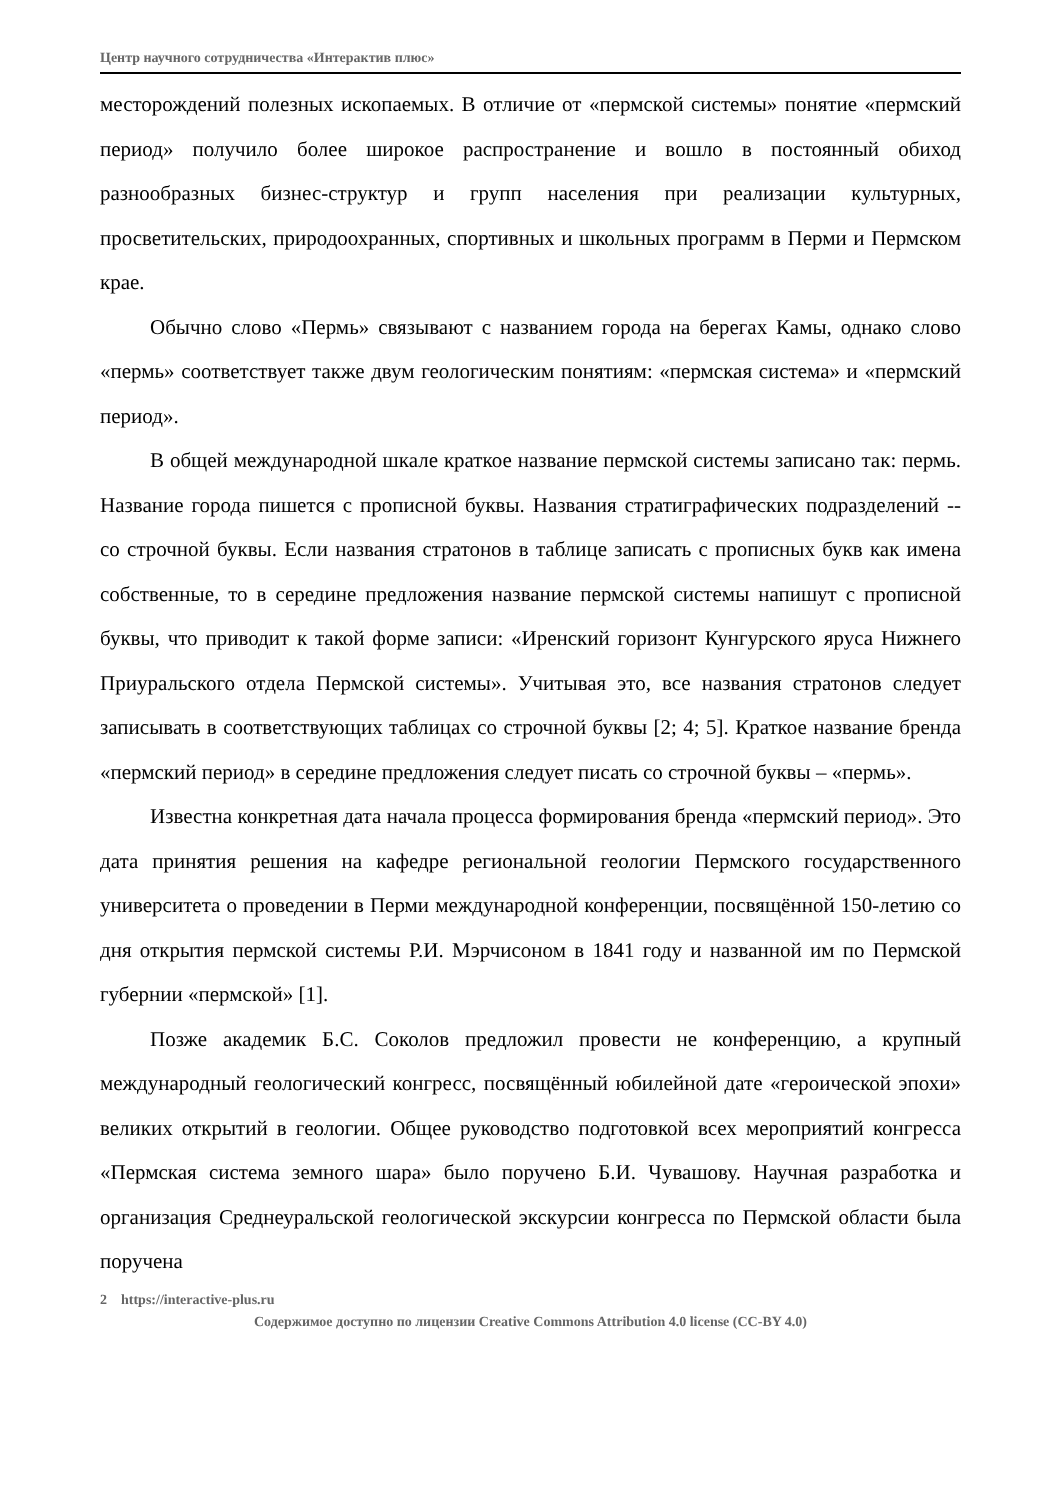Центр научного сотрудничества «Интерактив плюс»
месторождений полезных ископаемых. В отличие от «пермской системы» понятие «пермский период» получило более широкое распространение и вошло в постоянный обиход разнообразных бизнес-структур и групп населения при реализации культурных, просветительских, природоохранных, спортивных и школьных программ в Перми и Пермском крае.
Обычно слово «Пермь» связывают с названием города на берегах Камы, однако слово «пермь» соответствует также двум геологическим понятиям: «пермская система» и «пермский период».
В общей международной шкале краткое название пермской системы записано так: пермь. Название города пишется с прописной буквы. Названия стратиграфических подразделений -- со строчной буквы. Если названия стратонов в таблице записать с прописных букв как имена собственные, то в середине предложения название пермской системы напишут с прописной буквы, что приводит к такой форме записи: «Иренский горизонт Кунгурского яруса Нижнего Приуральского отдела Пермской системы». Учитывая это, все названия стратонов следует записывать в соответствующих таблицах со строчной буквы [2; 4; 5]. Краткое название бренда «пермский период» в середине предложения следует писать со строчной буквы – «пермь».
Известна конкретная дата начала процесса формирования бренда «пермский период». Это дата принятия решения на кафедре региональной геологии Пермского государственного университета о проведении в Перми международной конференции, посвящённой 150-летию со дня открытия пермской системы Р.И. Мэрчисоном в 1841 году и названной им по Пермской губернии «пермской» [1].
Позже академик Б.С. Соколов предложил провести не конференцию, а крупный международный геологический конгресс, посвящённый юбилейной дате «героической эпохи» великих открытий в геологии. Общее руководство подготовкой всех мероприятий конгресса «Пермская система земного шара» было поручено Б.И. Чувашову. Научная разработка и организация Среднеуральской геологической экскурсии конгресса по Пермской области была поручена
2 https://interactive-plus.ru
Содержимое доступно по лицензии Creative Commons Attribution 4.0 license (CC-BY 4.0)